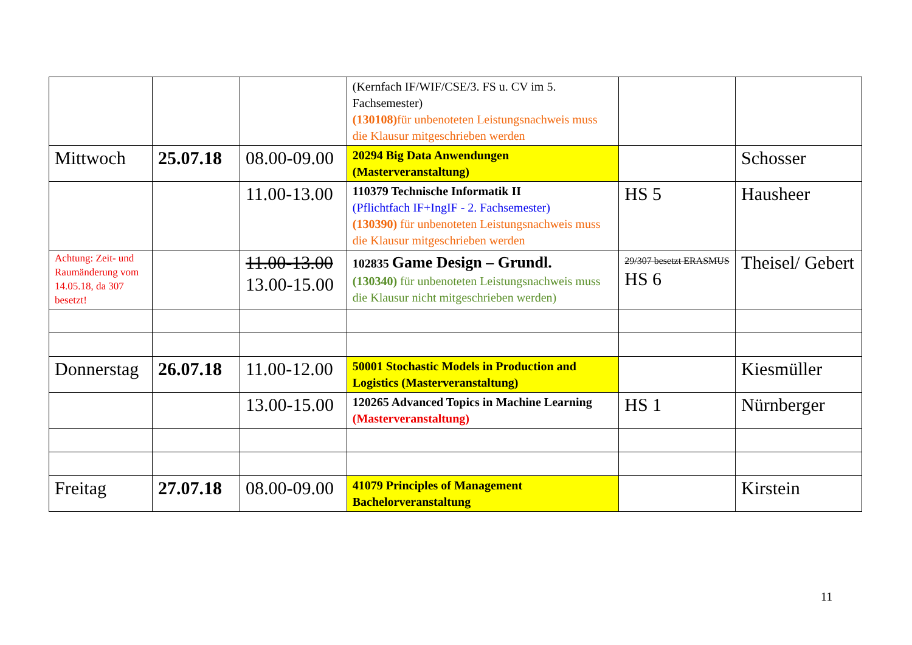| | | | (Kernfach IF/WIF/CSE/3. FS u. CV im 5. Fachsemester) (130108) für unbenoteten Leistungsnachweis muss die Klausur mitgeschrieben werden | | |
| Mittwoch | 25.07.18 | 08.00-09.00 | 20294 Big Data Anwendungen (Masterveranstaltung) | | Schosser |
| | | 11.00-13.00 | 110379 Technische Informatik II (Pflichtfach IF+IngIF - 2. Fachsemester) (130390) für unbenoteten Leistungsnachweis muss die Klausur mitgeschrieben werden | HS 5 | Hausheer |
| Achtung: Zeit- und Raumänderung vom 14.05.18, da 307 besetzt! | | 11.00-13.00 13.00-15.00 | 102835 Game Design – Grundl. (130340) für unbenoteten Leistungsnachweis muss die Klausur nicht mitgeschrieben werden) | 29/307 besetzt ERASMUS HS 6 | Theisel/ Gebert |
| Donnerstag | 26.07.18 | 11.00-12.00 | 50001 Stochastic Models in Production and Logistics (Masterveranstaltung) | | Kiesmüller |
| | | 13.00-15.00 | 120265 Advanced Topics in Machine Learning (Masterveranstaltung) | HS 1 | Nürnberger |
| Freitag | 27.07.18 | 08.00-09.00 | 41079 Principles of Management Bachelorveranstaltung | | Kirstein |
11